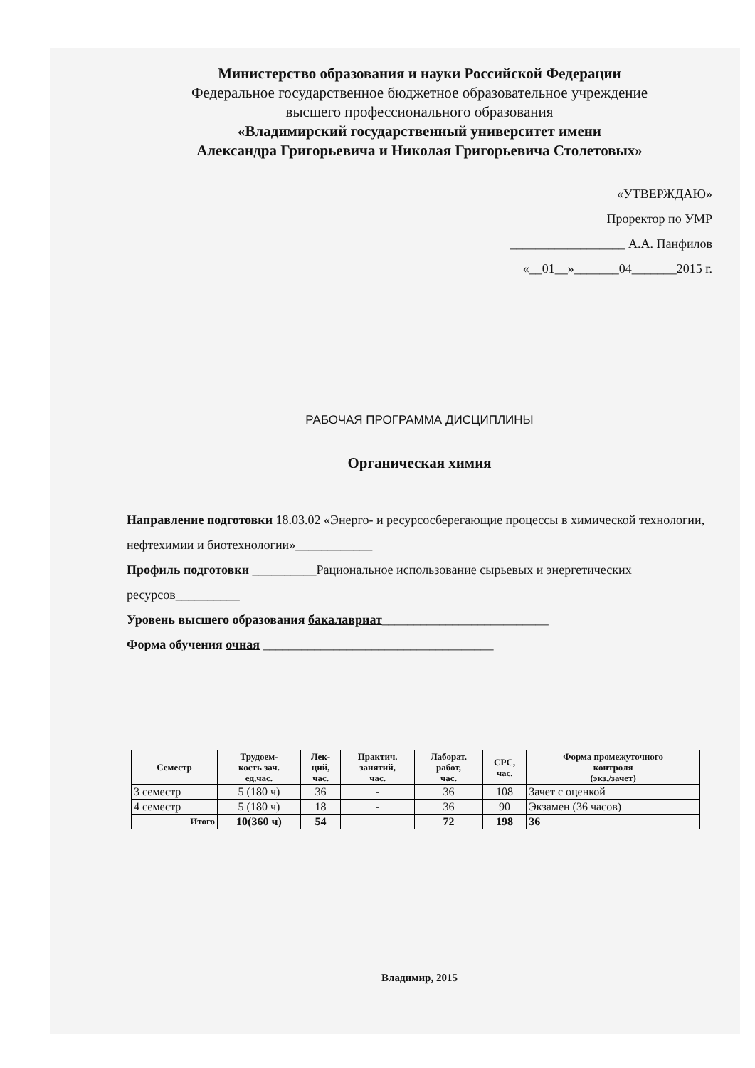Министерство образования и науки Российской Федерации
Федеральное государственное бюджетное образовательное учреждение
высшего профессионального образования
«Владимирский государственный университет имени
Александра Григорьевича и Николая Григорьевича Столетовых»
«УТВЕРЖДАЮ»
Проректор по УМР
__________________ А.А. Панфилов
«__01__»_______04_______2015 г.
РАБОЧАЯ ПРОГРАММА ДИСЦИПЛИНЫ
Органическая химия
Направление подготовки 18.03.02 «Энерго- и ресурсосберегающие процессы в химической технологии, нефтехимии и биотехнологии»____________
Профиль подготовки __________Рациональное использование сырьевых и энергетических ресурсов__________
Уровень высшего образования бакалавриат__________________________
Форма обучения очная ____________________________________
| Семестр | Трудоем- кость зач. ед,час. | Лек- ций, час. | Практич. занятий, час. | Лаборат. работ, час. | СРС, час. | Форма промежуточного контроля (экз./зачет) |
| --- | --- | --- | --- | --- | --- | --- |
| 3 семестр | 5 (180 ч) | 36 | - | 36 | 108 | Зачет с оценкой |
| 4 семестр | 5 (180 ч) | 18 | - | 36 | 90 | Экзамен (36 часов) |
| Итого | 10(360 ч) | 54 | | 72 | 198 | 36 |
Владимир, 2015